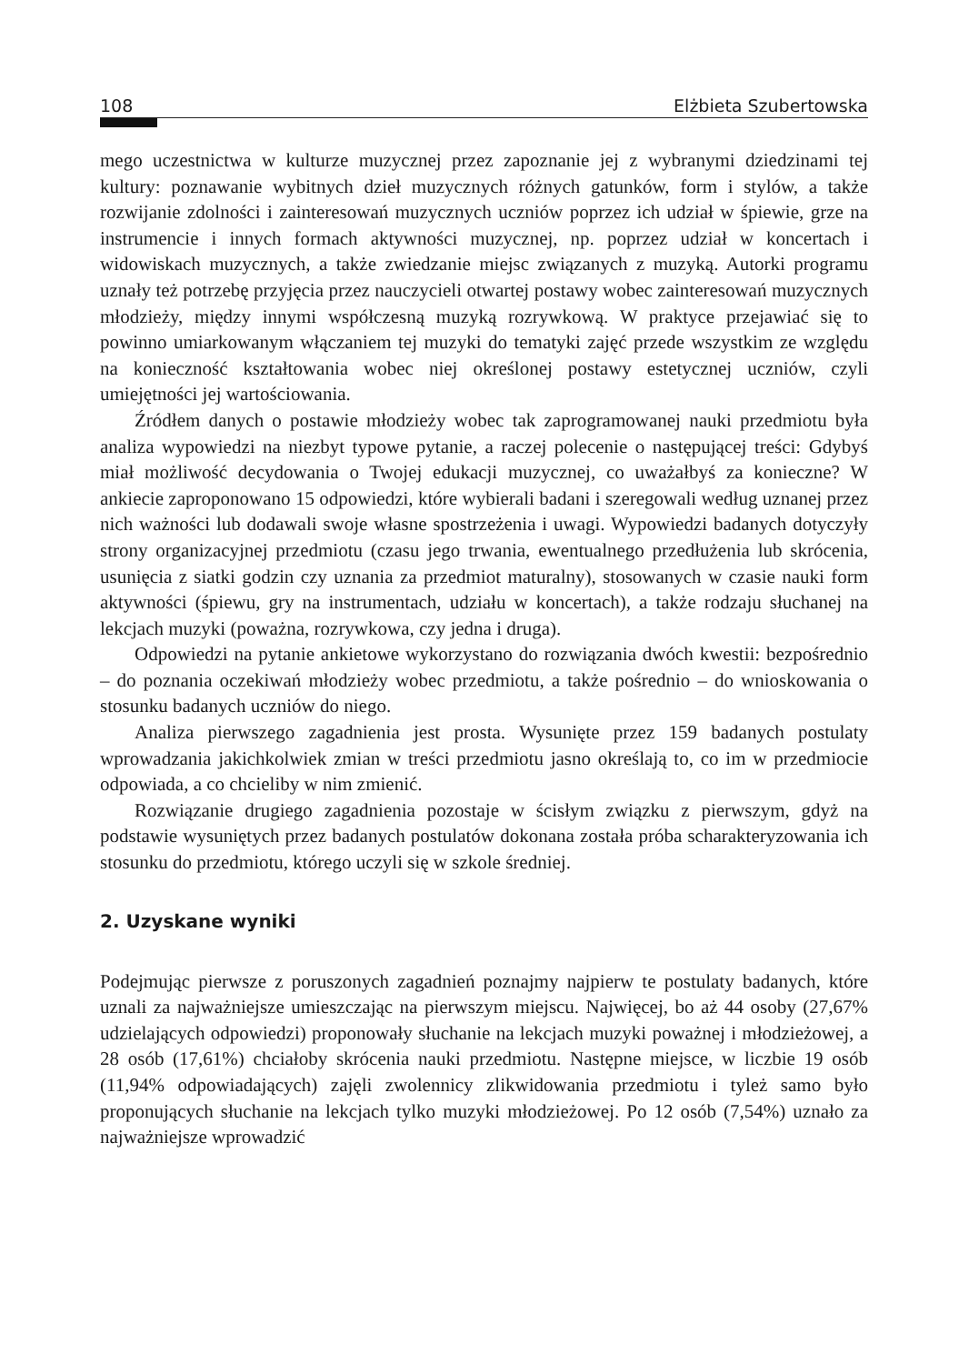108 Elżbieta Szubertowska
mego uczestnictwa w kulturze muzycznej przez zapoznanie jej z wybranymi dziedzinami tej kultury: poznawanie wybitnych dzieł muzycznych różnych gatunków, form i stylów, a także rozwijanie zdolności i zainteresowań muzycznych uczniów poprzez ich udział w śpiewie, grze na instrumencie i innych formach aktywności muzycznej, np. poprzez udział w koncertach i widowiskach muzycznych, a także zwiedzanie miejsc związanych z muzyką. Autorki programu uznały też potrzebę przyjęcia przez nauczycieli otwartej postawy wobec zainteresowań muzycznych młodzieży, między innymi współczesną muzyką rozrywkową. W praktyce przejawiać się to powinno umiarkowanym włączaniem tej muzyki do tematyki zajęć przede wszystkim ze względu na konieczność kształtowania wobec niej określonej postawy estetycznej uczniów, czyli umiejętności jej wartościowania.
Źródłem danych o postawie młodzieży wobec tak zaprogramowanej nauki przedmiotu była analiza wypowiedzi na niezbyt typowe pytanie, a raczej polecenie o następującej treści: Gdybyś miał możliwość decydowania o Twojej edukacji muzycznej, co uważałbyś za konieczne? W ankiecie zaproponowano 15 odpowiedzi, które wybierali badani i szeregowali według uznanej przez nich ważności lub dodawali swoje własne spostrzeżenia i uwagi. Wypowiedzi badanych dotyczyły strony organizacyjnej przedmiotu (czasu jego trwania, ewentualnego przedłużenia lub skrócenia, usunięcia z siatki godzin czy uznania za przedmiot maturalny), stosowanych w czasie nauki form aktywności (śpiewu, gry na instrumentach, udziału w koncertach), a także rodzaju słuchanej na lekcjach muzyki (poważna, rozrywkowa, czy jedna i druga).
Odpowiedzi na pytanie ankietowe wykorzystano do rozwiązania dwóch kwestii: bezpośrednio – do poznania oczekiwań młodzieży wobec przedmiotu, a także pośrednio – do wnioskowania o stosunku badanych uczniów do niego.
Analiza pierwszego zagadnienia jest prosta. Wysunięte przez 159 badanych postulaty wprowadzania jakichkolwiek zmian w treści przedmiotu jasno określają to, co im w przedmiocie odpowiada, a co chcieliby w nim zmienić.
Rozwiązanie drugiego zagadnienia pozostaje w ścisłym związku z pierwszym, gdyż na podstawie wysuniętych przez badanych postulatów dokonana została próba scharakteryzowania ich stosunku do przedmiotu, którego uczyli się w szkole średniej.
2. Uzyskane wyniki
Podejmując pierwsze z poruszonych zagadnień poznajmy najpierw te postulaty badanych, które uznali za najważniejsze umieszczając na pierwszym miejscu. Najwięcej, bo aż 44 osoby (27,67% udzielających odpowiedzi) proponowały słuchanie na lekcjach muzyki poważnej i młodzieżowej, a 28 osób (17,61%) chciałoby skrócenia nauki przedmiotu. Następne miejsce, w liczbie 19 osób (11,94% odpowiadających) zajęli zwolennicy zlikwidowania przedmiotu i tyleż samo było proponujących słuchanie na lekcjach tylko muzyki młodzieżowej. Po 12 osób (7,54%) uznało za najważniejsze wprowadzić